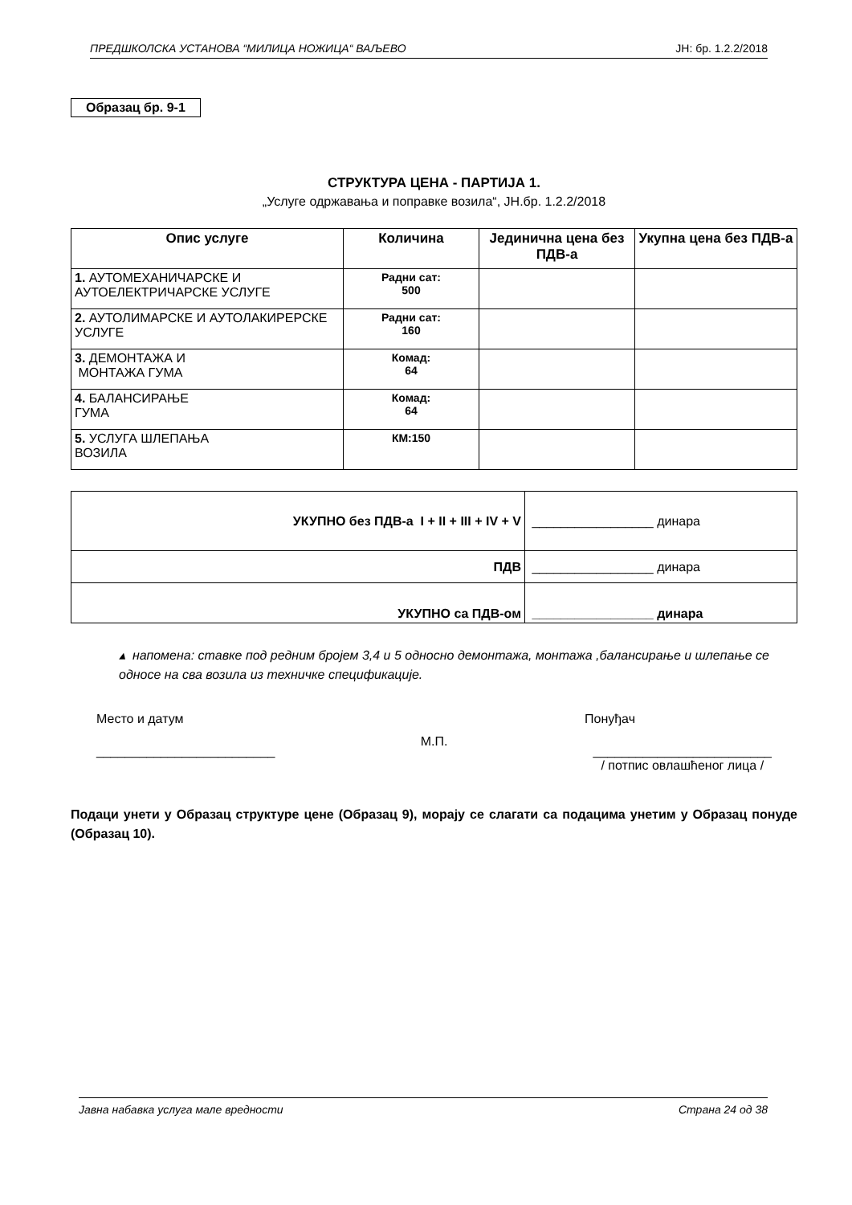ПРЕДШКОЛСКА УСТАНОВА “МИЛИЦА НОЖИЦА“ ВАЉЕВО ЈН: бр. 1.2.2/2018
Образац бр. 9-1
СТРУКТУРА ЦЕНА - ПАРТИЈА 1.
„Услуге одржавања и поправке возила“, ЈН.бр. 1.2.2/2018
| Опис услуге | Количина | Јединична цена без ПДВ-а | Укупна цена без ПДВ-а |
| --- | --- | --- | --- |
| 1. АУТОМЕХАНИЧАРСКЕ И АУТОЕЛЕКТРИЧАРСКЕ УСЛУГЕ | Радни сат: 500 | | |
| 2. АУТОЛИМАРСКЕ И АУТОЛАКИРЕРСКЕ УСЛУГЕ | Радни сат: 160 | | |
| 3. ДЕМОНТАЖА И МОНТАЖА ГУМА | Комад: 64 | | |
| 4. БАЛАНСИРАЊЕ ГУМА | Комад: 64 | | |
| 5. УСЛУГА ШЛЕПАЊА ВОЗИЛА | КМ:150 | | |
| УКУПНО без ПДВ-а I + II + III + IV + V | _________________ динара |
| ПДВ | _________________ динара |
| УКУПНО са ПДВ-ом | _________________ динара |
▴ напомена: ставке под редним бројем 3,4 и 5 односно демонтажа, монтажа ,балансирање и шлепање се односе на сва возила из техничке спецификације.
Место и датум Понуђач
_________________________ М.П. _________________________
/ потпис овлашћеног лица /
Подаци унети у Образац структуре цене (Образац 9), морају се слагати са подацима унетим у Образац понуде (Образац 10).
Јавна набавка услуга мале вредности Страна 24 од 38